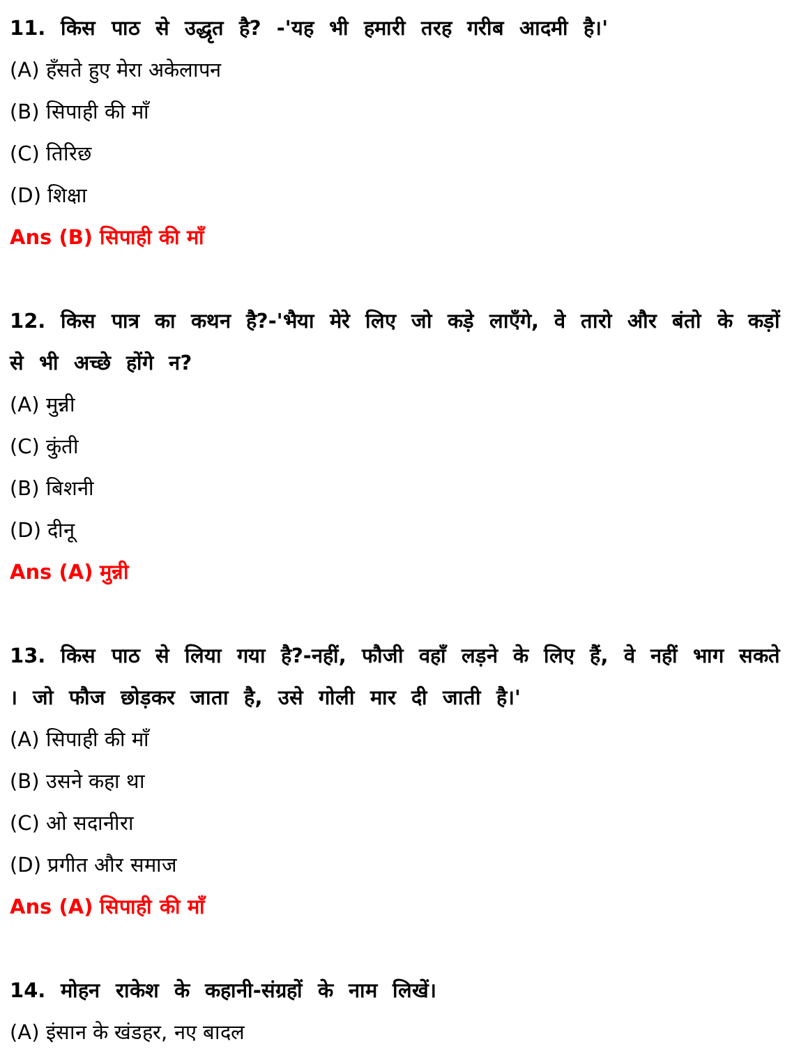11. किस पाठ से उद्धृत है? -'यह भी हमारी तरह गरीब आदमी है।'
(A) हँसते हुए मेरा अकेलापन
(B) सिपाही की माँ
(C) तिरिछ
(D) शिक्षा
Ans (B) सिपाही की माँ
12. किस पात्र का कथन है?-'भैया मेरे लिए जो कड़े लाएँगे, वे तारो और बंतो के कड़ों से भी अच्छे होंगे न?
(A) मुन्नी
(C) कुंती
(B) बिशनी
(D) दीनू
Ans (A) मुन्नी
13. किस पाठ से लिया गया है?-नहीं, फौजी वहाँ लड़ने के लिए हैं, वे नहीं भाग सकते । जो फौज छोड़कर जाता है, उसे गोली मार दी जाती है।'
(A) सिपाही की माँ
(B) उसने कहा था
(C) ओ सदानीरा
(D) प्रगीत और समाज
Ans (A) सिपाही की माँ
14. मोहन राकेश के कहानी-संग्रहों के नाम लिखें।
(A) इंसान के खंडहर, नए बादल